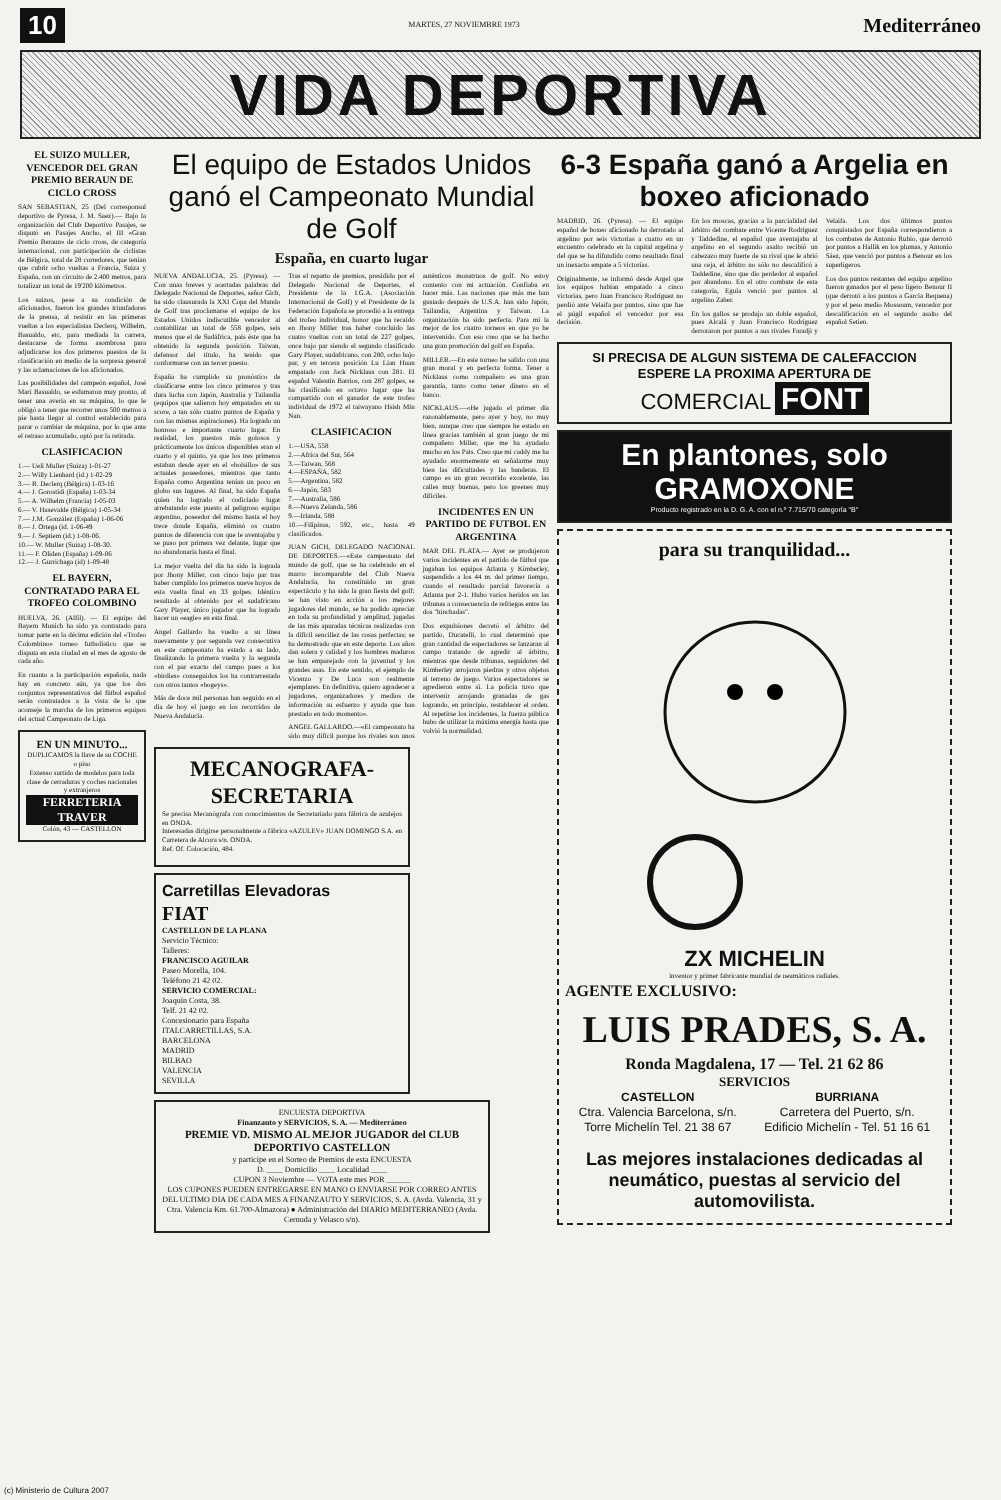10 MARTES, 27 NOVIEMBRE 1973 Mediterráneo
VIDA DEPORTIVA
EL SUIZO MULLER, VENCEDOR DEL GRAN PREMIO BERAUN DE CICLO CROSS
SAN SEBASTIAN, 25 (Del corresponsal deportivo de Pyresa, J. M. Saez).— Bajo la organización del Club Deportivo Pasajes, se disputó en Pasajes Ancho, el III «Gran Premio Beraun» de ciclo cross, de categoría internacional, con participación de ciclistas de Bélgica, total de 28 corredores, que tenían que cubrir ocho vueltas a Francia, Suiza y España, con un circuito de 2.400 metros, para totalizar un total de 19'200 kilómetros.
Los suizos, pese a su condición de aficionados, fueron los grandes triunfadores de la prensa, al resistir en las primeras vueltas a los especialistas Declerq, Wilhelm, Basualdo, etc, para mediada la carrera, destacarse de forma asombrosa para adjudicarse los dos primeros puestos de la clasificación en medio de la sorpresa general y las aclamaciones de los aficionados.
Las posibilidades del campeón español, José Mari Basualdo, se esfumaron muy pronto, al tener una avería en su máquina, lo que le obligó a tener que recorrer unos 500 metros a pie hasta llegar al control establecido para parar o cambiar de máquina, por lo que ante el retraso acumulado, optó por la retirada.
CLASIFICACION
1.— Ueli Muller (Suiza) 1-01-27
2.— Willy Lienhard (id.) 1-02-29
3.— R. Declerq (Bélgica) 1-03-16
4.— J. Gorostidi (España) 1-03-34
5.— A. Wilhelm (Francia) 1-05-03
6.— V. Hasevalde (Bélgica) 1-05-34
7.— J.M. González (España) 1-06-06
8.— J. Ortega (id. 1-06-49
9.— J. Septiem (id.) 1-08-06.
10.— W. Muller (Suiza) 1-08-30.
11.— F. Oliden (España) 1-09-06
12.— J. Gurrichaga (id) 1-09-48
EL BAYERN, CONTRATADO PARA EL TROFEO COLOMBINO
HUELVA, 26. (Alfil). — El equipo del Bayern Munich ha sido ya contratado para tomar parte en la décima edición del «Trofeo Colombino» torneo futbolístico que se disputa en esta ciudad en el mes de agosto de cada año.
En cuanto a la participación española, nada hay en concreto aún, ya que los dos conjuntos representativos del fútbol español serán contratados a la vista de lo que aconseje la marcha de los primeros equipos del actual Campeonato de Liga.
EN UN MINUTO...
DUPLICAMOS la llave de su COCHE o piso
Extenso surtido de modelos para toda clase de cerraduras y coches nacionales y extranjeros
FERRETERIA TRAVER
Colón, 43 — CASTELLON
El equipo de Estados Unidos ganó el Campeonato Mundial de Golf
España, en cuarto lugar
NUEVA ANDALUCIA, 25. (Pyresa). — Con unas breves y acertadas palabras del Delegado Nacional de Deportes, señor Gich, ha sido clausurada la XXI Copa del Mundo de Golf tras proclamarse el equipo de los Estados Unidos indiscutible vencedor al contabilizar un total de 558 golpes, seis menos que el de Sudáfrica, país éste que ha obtenido la segunda posición. Taiwan, defensor del título, ha tenido que conformarse con un tercer puesto.
España ha cumplido su pronóstico de clasificarse entre los cinco primeros y tras dura lucha con Japón, Australia y Tailandia (equipos que salieron hoy empatados en su score, a tan sólo cuatro puntos de España y con las mismas aspiraciones). Ha logrado un honroso e importante cuarto lugar. En realidad, los puestos más golosos y prácticamente los únicos disponibles eran el cuarto y el quinto, ya que los tres primeros estaban desde ayer en el «bolsillo» de sus actuales poseedores, mientras que tanto España como Argentina tenían un poco en globo sus lugares. Al final, ha sido España quien ha logrado el codiciado lugar arrebatando este puesto al peligroso equipo argentino, poseedor del mismo hasta el hoy trece donde España, eliminó os cuatro puntos de diferencia con que le aventajaba y se puso por primera vez delante, lugar que no abandonaría hasta el final.
La mejor vuelta del día ha sido la lograda por Jhony Miller, con cinco bajo par tras haber cumplido los primeros nueve hoyos de esta vuelta final en 33 golpes. Idéntico resultado al obtenido por el sudafricano Gary Player, único jugador que ha logrado hacer un «eagle» en esta final.
Angel Gallardo ha vuelto a su línea nuevamente y por segunda vez consecutiva en este campeonato ha estado a su lado, finalizando la primera vuelta y la segunda con el par exacto del campo pues a los «birdies» conseguidos los ha contrarrestado con otros tantos «bogeys».
Más de doce mil personas han seguido en el día de hoy el juego en los recorridos de Nueva Andalucía.
Tras el reparto de premios, presidido por el Delegado Nacional de Deportes, el Presidente de la I.G.A. (Asociación Internacional de Golf) y el Presidente de la Federación Española se procedió a la entrega del trofeo individual, honor que ha recaído en Jhony Miller tras haber concluido las cuatro vueltas con un total de 227 golpes, once bajo par siendo el segundo clasificado Gary Player, sudafricano, con 280, ocho bajo par, y en tercera posición Lu Lian Huan empatado con Jack Nicklaus con 281. El español Valentín Barrios, con 287 golpes, se ha clasificado en octavo lugar que ha compartido con el ganador de este trofeo individual de 1972 el taiwayano Hsish Min Nan.
CLASIFICACION
1.—USA, 558
2.—Africa del Sur, 564
3.—Taiwan, 568
4.—ESPAÑA, 582
5.—Argentina, 582
6.—Japón, 583
7.—Australia, 586
8.—Nueva Zelanda, 586
9.—Irlanda, 588
10.—Filipinas, 592, etc., hasta 49 clasificados.
JUAN GICH, DELEGADO NACIONAL DE DEPORTES.—«Este campeonato del mundo de golf, que se ha celebrado en el marco incomparable del Club Nueva Andalucía, ha constituido un gran espectáculo y ha sido la gran fiesta del golf; se han visto en acción a los mejores jugadores del mundo, se ha podido apreciar en toda su profundidad y amplitud, jugadas de las más apuradas técnicas realizadas con la difícil sencillez de las cosas perfectas; se ha demostrado que en este deporte. Los años dan solera y calidad y los hombres maduros se han emparejado con la juventud y los grandes asas. En este sentido, el ejemplo de Vicenzo y De Luca son realmente ejemplares. En definitiva, quiero agradecer a jugadores, organizadores y medios de información su esfuerzo y ayuda que han prestado en todo momento».
ANGEL GALLARDO.—«El campeonato ha sido muy difícil porque los rivales son unos auténticos monstruos de golf. No estoy contento con mi actuación. Confiaba en hacer más. Las naciones que más me han gustado después de U.S.A. han sido Japón, Tailandia, Argentina y Taiwan. La organización ha sido perfecta. Para mí la mejor de los cuatro torneos en que yo he intervenido. Con eso creo que se ha hecho una gran promoción del golf en España.
MILLER.—En este torneo he salido con una gran moral y en perfecta forma. Tener a Nicklaus como compañero es una gran garantía, tanto como tener dinero en el banco.
NICKLAUS.—«He jugado el primer día razonablemente, pero ayer y hoy, no muy bien, aunque creo que siempre he estado en línea gracias también al gran juego de mi compañero Miller, que me ha ayudado mucho en los Pats. Creo que mi caddy me ha ayudado enormemente en señalarme muy bien las dificultades y las banderas. El campo es un gran recorrido excelente, las calles muy buenas, pero los greenes muy difíciles.
INCIDENTES EN UN PARTIDO DE FUTBOL EN ARGENTINA
MAR DEL PLATA.— Ayer se produjeron varios incidentes en el partido de fútbol que jugaban los equipos Atlanta y Kimberley, suspendido a los 44 m. del primer tiempo, cuando el resultado parcial favorecía a Atlanta por 2-1. Hubo varios heridos en las tribunas a consecuencia de refriegas entre las dos "hinchadas".
Dos expulsiones decretó el árbitro del partido, Ducatelli, lo cual determinó que gran cantidad de espectadores se lanzaran al campo tratando de agredir al árbitro, mientras que desde tribunas, seguidores del Kimberley arrojaron piedras y otros objetos al terreno de juego. Varios espectadores se agredieron entre sí. La policía tuvo que intervenir arrojando granadas de gas logrando, en principio, restablecer el orden. Al repetirse los incidentes, la fuerza pública hubo de utilizar la máxima energía hasta que volvió la normalidad.
MECANOGRAFA-SECRETARIA
Se precisa Mecanógrafa con conocimientos de Secretariado para fábrica de azulejos en ONDA.
Interesadas dirigirse personalmente a fábrica «AZULEV» JUAN DOMINGO S.A. en Carretera de Alcora s/n. ONDA.
Ref. Of. Colocación, 484.
Carretillas Elevadoras
FIAT
CASTELLON DE LA PLANA
Servicio Técnico:
Talleres:
FRANCISCO AGUILAR
Paseo Morella, 104.
Teléfono 21 42 02.
SERVICIO COMERCIAL:
Joaquín Costa, 38.
Telf. 21 42 02.
Concesionario para España
ITALCARRETILLAS, S.A.
BARCELONA
MADRID
BILBAO
VALENCIA
SEVILLA
ENCUESTA DEPORTIVA
Finanzauto y SERVICIOS, S. A. — Mediterráneo
PREMIE VD. MISMO AL MEJOR JUGADOR del CLUB DEPORTIVO CASTELLON
y participe en el Sorteo de Premios de esta ENCUESTA
D. ____ Domicilio ____ Localidad ____
CUPON 3 Noviembre — VOTA este mes POR ______
LOS CUPONES PUEDEN ENTREGARSE EN MANO O ENVIARSE POR CORREO ANTES DEL ULTIMO DIA DE CADA MES A FINANZAUTO Y SERVICIOS, S. A. (Avda. Valencia, 31 y Ctra. Valencia Km. 61.700-Almazora) ● Administración del DIARIO MEDITERRANEO (Avda. Cernuda y Velasco s/n).
6-3 España ganó a Argelia en boxeo aficionado
MADRID, 26. (Pyresa). — El equipo español de boxeo aficionado ha derrotado al argelino por seis victorias a cuatro en un encuentro celebrado en la capital argelina y del que se ha difundido como resultado final un inexacto empate a 5 victorias.
Originalmente, se informó desde Argel que los equipos habían empatado a cinco victorias, pero Juan Francisco Rodríguez no perdió ante Velaifa por puntos, sino que fue el púgil español el vencedor por esa decisión.
En los moscas, gracias a la parcialidad del árbitro del combate entre Vicente Rodríguez y Taddedine, el español que aventajaba al argelino en el segundo asalto recibió un cabezazo muy fuerte de su rival que le abrió una ceja, el árbitro no sólo no descalificó a Taddedine, sino que dio perdedor al español por abandono. En el otro combate de esta categoría, Eguía venció por puntos al argelino Zaber.
En los gallos se produjo un doble español, pues Alcalá y Juan Francisco Rodríguez derrotaron por puntos a sus rivales Faradji y Velaifa. Los dos últimos puntos conquistados por España correspondieron a los combates de Antonio Rubio, que derrotó por puntos a Hallik en los plumas, y Antonio Sáez, que venció por puntos a Benour en los superligeros.
Los dos puntos restantes del equipo argelino fueron ganados por el peso ligero Benour II (que derrotó a los puntos a García Requena) y por el peso medio Mossoum, vencedor por descalificación en el segundo asalto del español Setien.
SI PRECISA DE ALGUN SISTEMA DE CALEFACCION ESPERE LA PROXIMA APERTURA DE
COMERCIAL FONT
En plantones, solo
GRAMOXONE
Producto registrado en la D. G. A. con el n.º 7.715/70 categoría "B"
para su tranquilidad...
ZX MICHELIN
inventor y primer fabricante mundial de neumáticos radiales.
AGENTE EXCLUSIVO:
LUIS PRADES, S. A.
Ronda Magdalena, 17 — Tel. 21 62 86
SERVICIOS
CASTELLON
Ctra. Valencia Barcelona, s/n.
Torre Michelín Tel. 21 38 67
BURRIANA
Carretera del Puerto, s/n.
Edificio Michelín - Tel. 51 16 61
Las mejores instalaciones dedicadas al neumático, puestas al servicio del automovilista.
(c) Ministerio de Cultura 2007